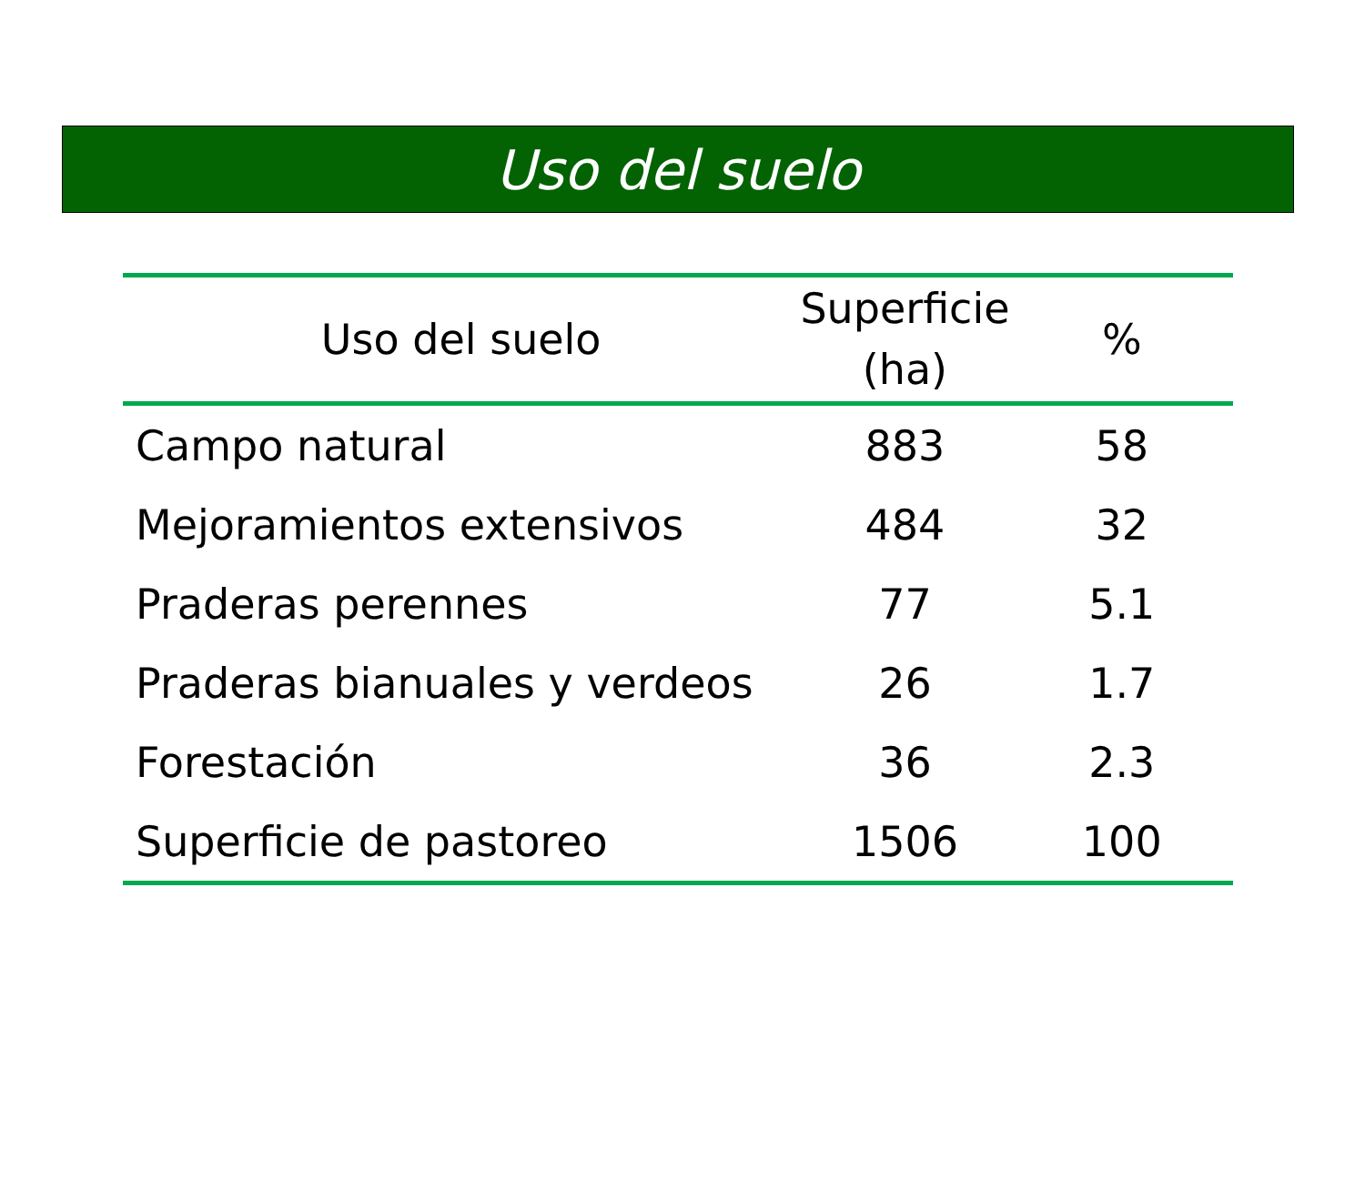Uso del suelo
| Uso del suelo | Superficie (ha) | % |
| --- | --- | --- |
| Campo natural | 883 | 58 |
| Mejoramientos extensivos | 484 | 32 |
| Praderas perennes | 77 | 5.1 |
| Praderas bianuales y verdeos | 26 | 1.7 |
| Forestación | 36 | 2.3 |
| Superficie de pastoreo | 1506 | 100 |